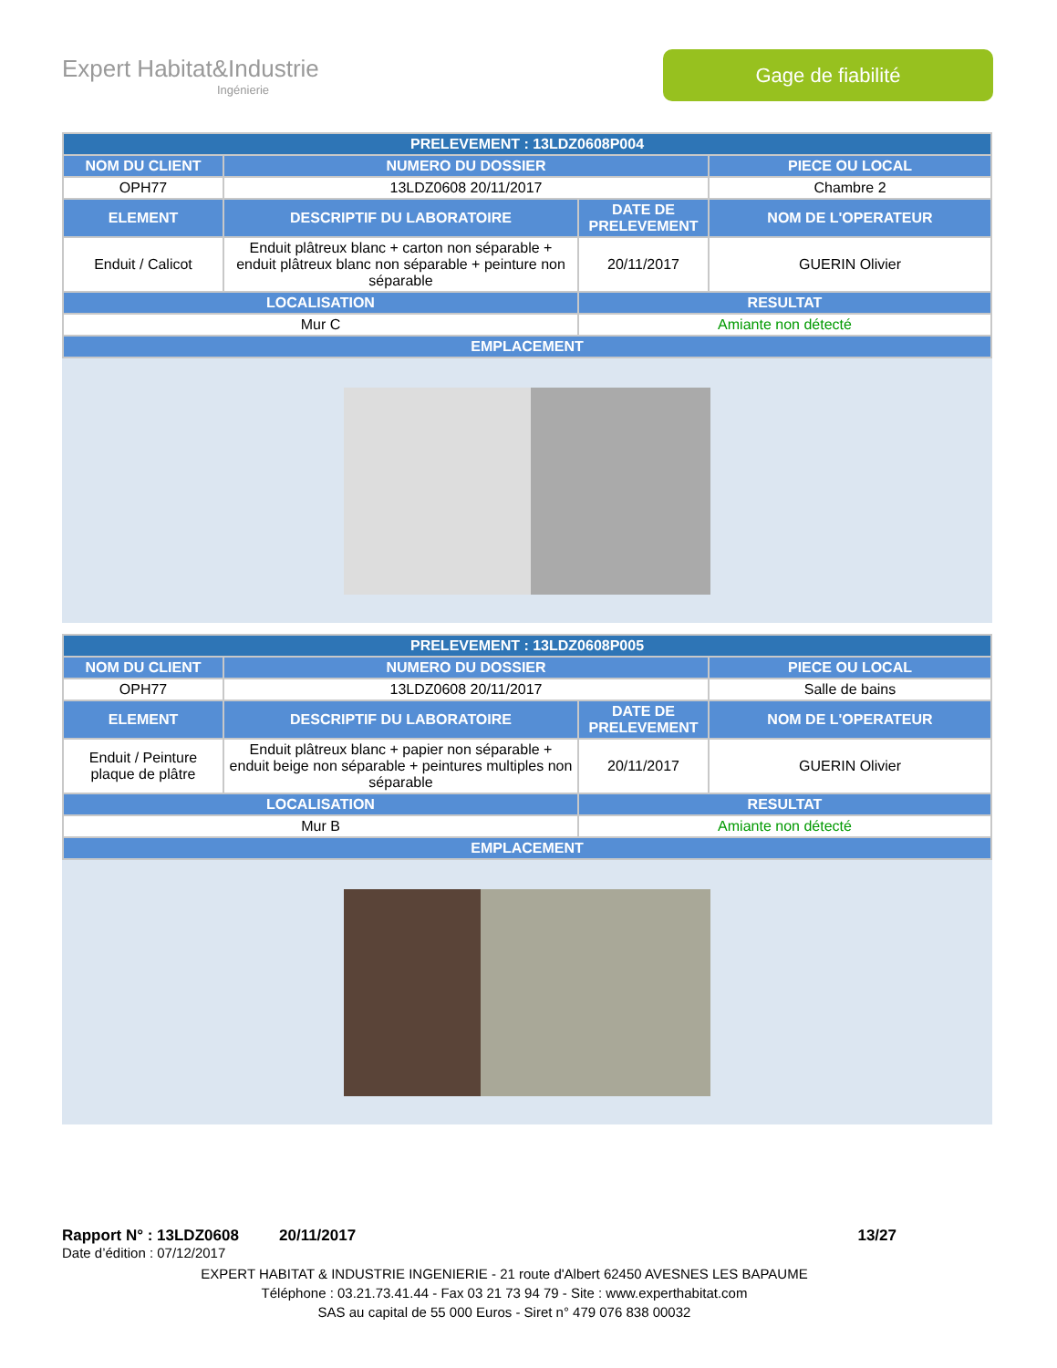Expert Habitat&Industrie
Ingénierie
Gage de fiabilité
| PRELEVEMENT : 13LDZ0608P004 | | | |
| --- | --- | --- | --- |
| NOM DU CLIENT | NUMERO DU DOSSIER | | PIECE OU LOCAL |
| OPH77 | 13LDZ0608 20/11/2017 | | Chambre 2 |
| ELEMENT | DESCRIPTIF DU LABORATOIRE | DATE DE PRELEVEMENT | NOM DE L'OPERATEUR |
| Enduit / Calicot | Enduit plâtreux blanc + carton non séparable + enduit plâtreux blanc non séparable + peinture non séparable | 20/11/2017 | GUERIN Olivier |
| LOCALISATION | | RESULTAT | |
| Mur C | | Amiante non détecté | |
| EMPLACEMENT | | | |
| PRELEVEMENT : 13LDZ0608P005 | | | |
| --- | --- | --- | --- |
| NOM DU CLIENT | NUMERO DU DOSSIER | | PIECE OU LOCAL |
| OPH77 | 13LDZ0608 20/11/2017 | | Salle de bains |
| ELEMENT | DESCRIPTIF DU LABORATOIRE | DATE DE PRELEVEMENT | NOM DE L'OPERATEUR |
| Enduit / Peinture plaque de plâtre | Enduit plâtreux blanc + papier non séparable + enduit beige non séparable + peintures multiples non séparable | 20/11/2017 | GUERIN Olivier |
| LOCALISATION | | RESULTAT | |
| Mur B | | Amiante non détecté | |
| EMPLACEMENT | | | |
Rapport N° : 13LDZ0608 20/11/2017 13/27
Date d’édition : 07/12/2017
EXPERT HABITAT & INDUSTRIE INGENIERIE - 21 route d'Albert 62450 AVESNES LES BAPAUME
Téléphone : 03.21.73.41.44 - Fax 03 21 73 94 79 - Site : www.experthabitat.com
SAS au capital de 55 000 Euros - Siret n° 479 076 838 00032